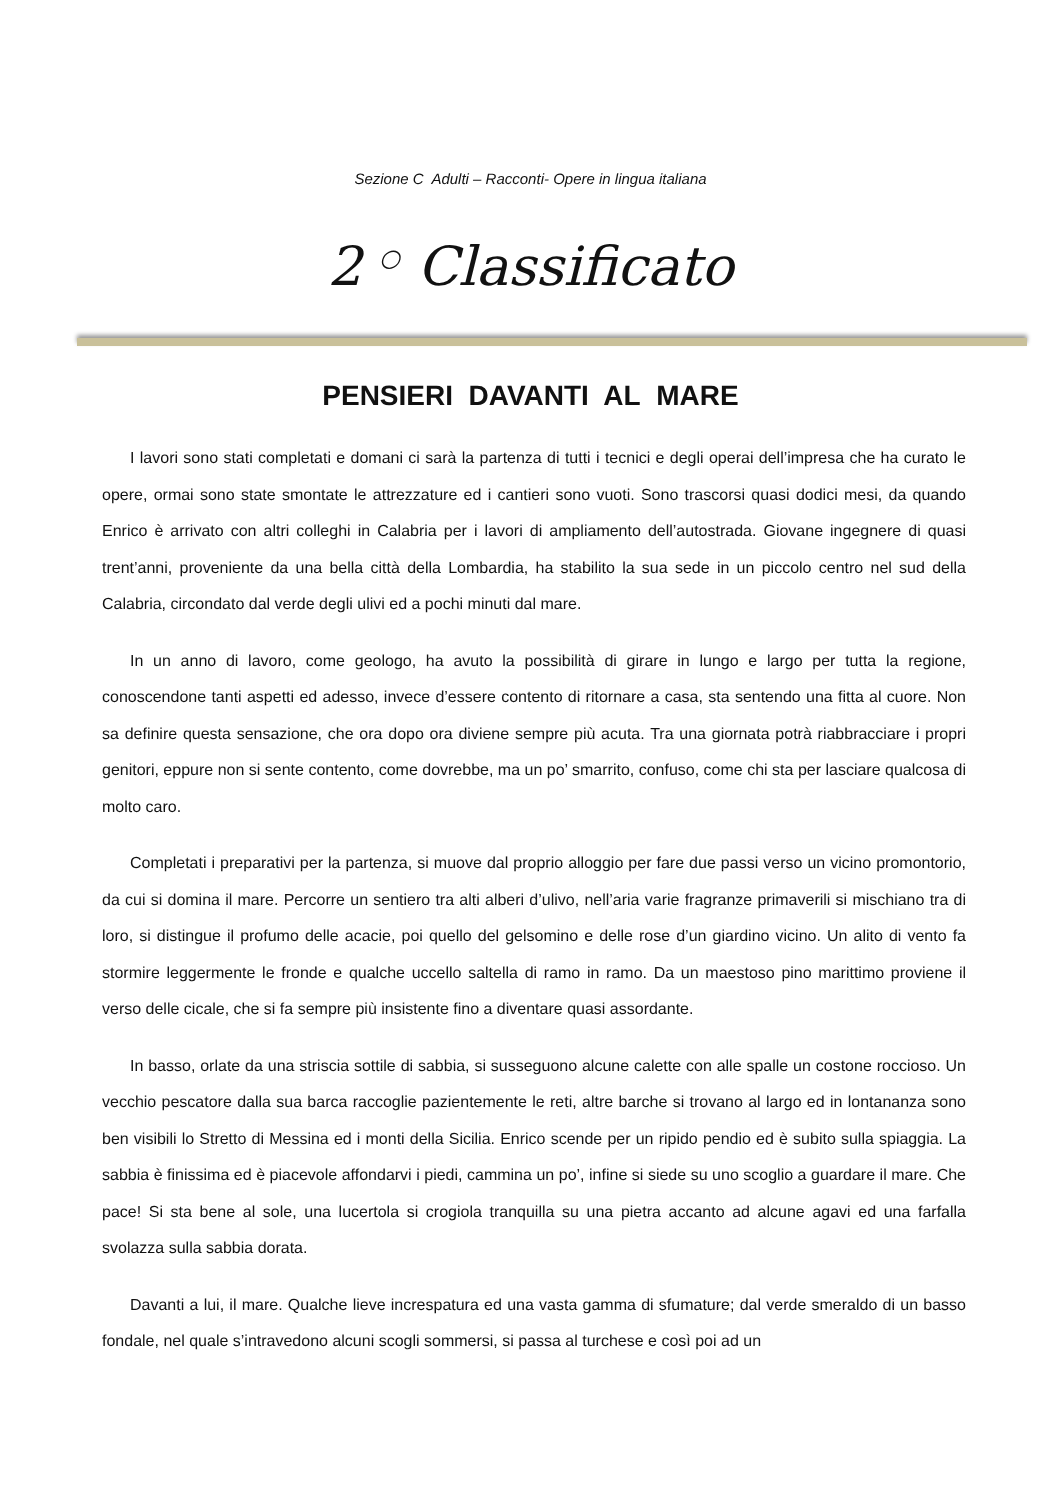Sezione C Adulti – Racconti- Opere in lingua italiana
2 <sup>○</sup> Classificato
PENSIERI DAVANTI AL MARE
I lavori sono stati completati e domani ci sarà la partenza di tutti i tecnici e degli operai dell’impresa che ha curato le opere, ormai sono state smontate le attrezzature ed i cantieri sono vuoti. Sono trascorsi quasi dodici mesi, da quando Enrico è arrivato con altri colleghi in Calabria per i lavori di ampliamento dell’autostrada. Giovane ingegnere di quasi trent’anni, proveniente da una bella città della Lombardia, ha stabilito la sua sede in un piccolo centro nel sud della Calabria, circondato dal verde degli ulivi ed a pochi minuti dal mare.
In un anno di lavoro, come geologo, ha avuto la possibilità di girare in lungo e largo per tutta la regione, conoscendone tanti aspetti ed adesso, invece d’essere contento di ritornare a casa, sta sentendo una fitta al cuore. Non sa definire questa sensazione, che ora dopo ora diviene sempre più acuta. Tra una giornata potrà riabbracciare i propri genitori, eppure non si sente contento, come dovrebbe, ma un po’ smarrito, confuso, come chi sta per lasciare qualcosa di molto caro.
Completati i preparativi per la partenza, si muove dal proprio alloggio per fare due passi verso un vicino promontorio, da cui si domina il mare. Percorre un sentiero tra alti alberi d’ulivo, nell’aria varie fragranze primaverili si mischiano tra di loro, si distingue il profumo delle acacie, poi quello del gelsomino e delle rose d’un giardino vicino. Un alito di vento fa stormire leggermente le fronde e qualche uccello saltella di ramo in ramo. Da un maestoso pino marittimo proviene il verso delle cicale, che si fa sempre più insistente fino a diventare quasi assordante.
In basso, orlate da una striscia sottile di sabbia, si susseguono alcune calette con alle spalle un costone roccioso. Un vecchio pescatore dalla sua barca raccoglie pazientemente le reti, altre barche si trovano al largo ed in lontananza sono ben visibili lo Stretto di Messina ed i monti della Sicilia. Enrico scende per un ripido pendio ed è subito sulla spiaggia. La sabbia è finissima ed è piacevole affondarvi i piedi, cammina un po’, infine si siede su uno scoglio a guardare il mare. Che pace! Si sta bene al sole, una lucertola si crogiola tranquilla su una pietra accanto ad alcune agavi ed una farfalla svolazza sulla sabbia dorata.
Davanti a lui, il mare. Qualche lieve increspatura ed una vasta gamma di sfumature; dal verde smeraldo di un basso fondale, nel quale s’intravedono alcuni scogli sommersi, si passa al turchese e così poi ad un